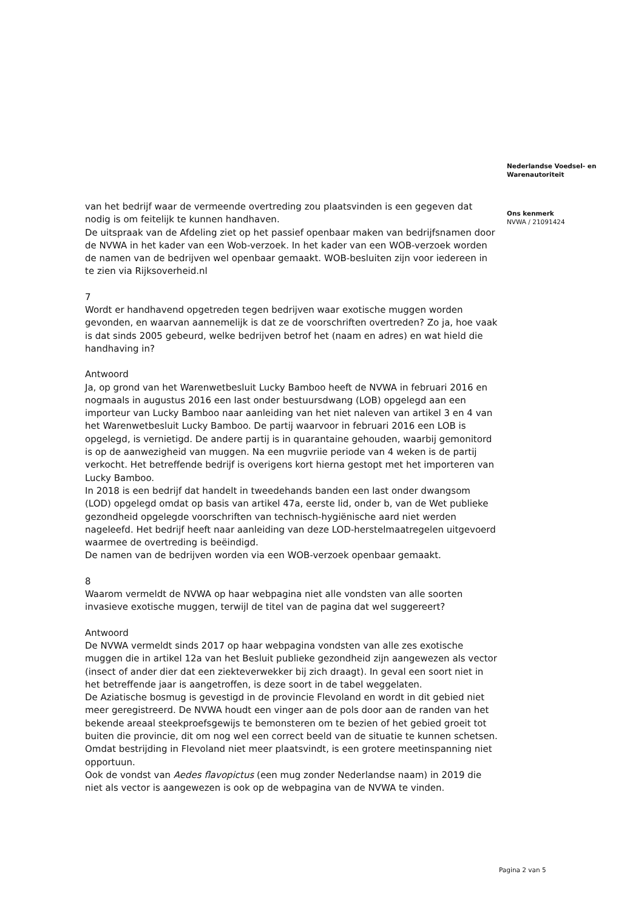van het bedrijf waar de vermeende overtreding zou plaatsvinden is een gegeven dat nodig is om feitelijk te kunnen handhaven.
De uitspraak van de Afdeling ziet op het passief openbaar maken van bedrijfsnamen door de NVWA in het kader van een Wob-verzoek. In het kader van een WOB-verzoek worden de namen van de bedrijven wel openbaar gemaakt. WOB-besluiten zijn voor iedereen in te zien via Rijksoverheid.nl
7
Wordt er handhavend opgetreden tegen bedrijven waar exotische muggen worden gevonden, en waarvan aannemelijk is dat ze de voorschriften overtreden? Zo ja, hoe vaak is dat sinds 2005 gebeurd, welke bedrijven betrof het (naam en adres) en wat hield die handhaving in?
Antwoord
Ja, op grond van het Warenwetbesluit Lucky Bamboo heeft de NVWA in februari 2016 en nogmaals in augustus 2016 een last onder bestuursdwang (LOB) opgelegd aan een importeur van Lucky Bamboo naar aanleiding van het niet naleven van artikel 3 en 4 van het Warenwetbesluit Lucky Bamboo. De partij waarvoor in februari 2016 een LOB is opgelegd, is vernietigd. De andere partij is in quarantaine gehouden, waarbij gemonitord is op de aanwezigheid van muggen. Na een mugvriie periode van 4 weken is de partij verkocht. Het betreffende bedrijf is overigens kort hierna gestopt met het importeren van Lucky Bamboo.
In 2018 is een bedrijf dat handelt in tweedehands banden een last onder dwangsom (LOD) opgelegd omdat op basis van artikel 47a, eerste lid, onder b, van de Wet publieke gezondheid opgelegde voorschriften van technisch-hygiënische aard niet werden nageleefd. Het bedrijf heeft naar aanleiding van deze LOD-herstelmaatregelen uitgevoerd waarmee de overtreding is beëindigd.
De namen van de bedrijven worden via een WOB-verzoek openbaar gemaakt.
8
Waarom vermeldt de NVWA op haar webpagina niet alle vondsten van alle soorten invasieve exotische muggen, terwijl de titel van de pagina dat wel suggereert?
Antwoord
De NVWA vermeldt sinds 2017 op haar webpagina vondsten van alle zes exotische muggen die in artikel 12a van het Besluit publieke gezondheid zijn aangewezen als vector (insect of ander dier dat een ziekteverwekker bij zich draagt). In geval een soort niet in het betreffende jaar is aangetroffen, is deze soort in de tabel weggelaten.
De Aziatische bosmug is gevestigd in de provincie Flevoland en wordt in dit gebied niet meer geregistreerd. De NVWA houdt een vinger aan de pols door aan de randen van het bekende areaal steekproefsgewijs te bemonsteren om te bezien of het gebied groeit tot buiten die provincie, dit om nog wel een correct beeld van de situatie te kunnen schetsen. Omdat bestrijding in Flevoland niet meer plaatsvindt, is een grotere meetinspanning niet opportuun.
Ook de vondst van Aedes flavopictus (een mug zonder Nederlandse naam) in 2019 die niet als vector is aangewezen is ook op de webpagina van de NVWA te vinden.
Nederlandse Voedsel- en Warenautoriteit
Ons kenmerk
NVWA / 21091424
Pagina 2 van 5